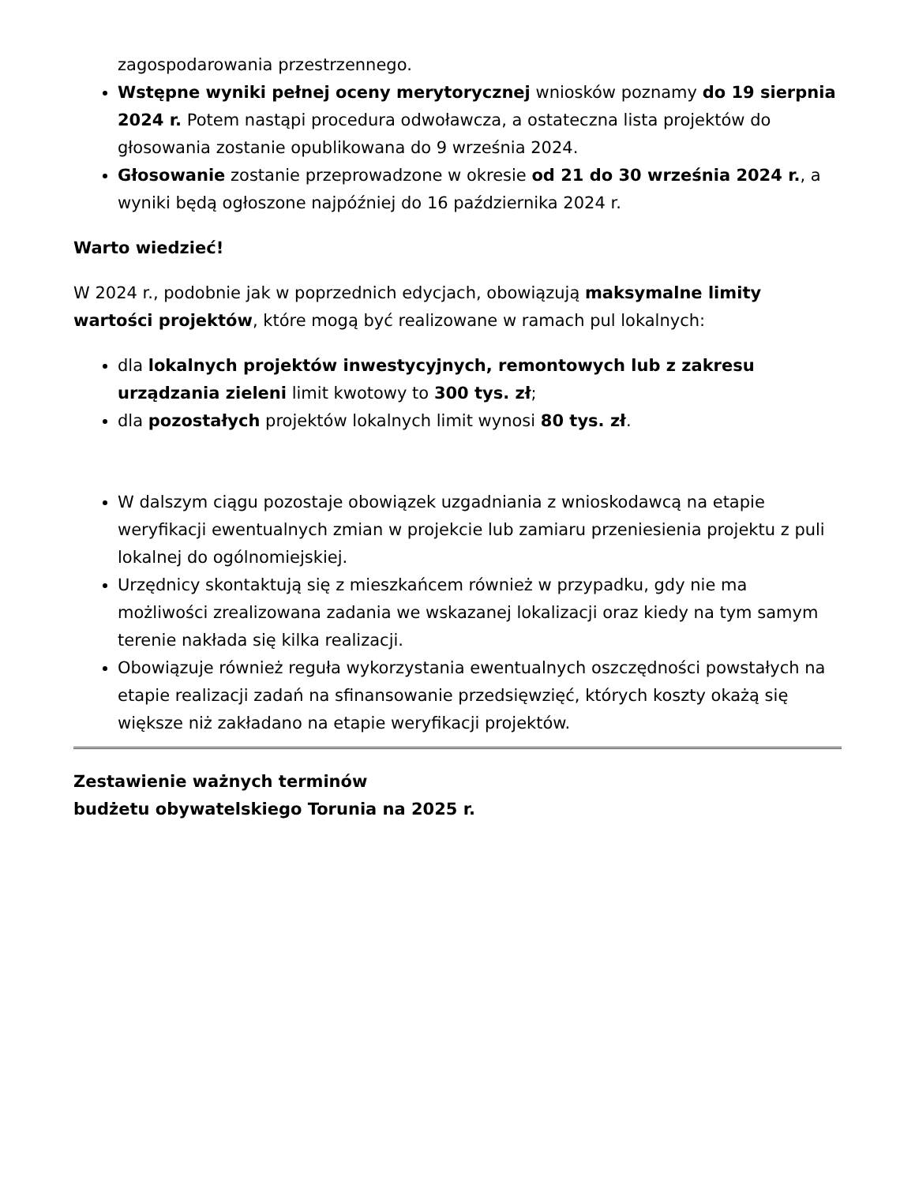zagospodarowania przestrzennego.
Wstępne wyniki pełnej oceny merytorycznej wniosków poznamy do 19 sierpnia 2024 r. Potem nastąpi procedura odwoławcza, a ostateczna lista projektów do głosowania zostanie opublikowana do 9 września 2024.
Głosowanie zostanie przeprowadzone w okresie od 21 do 30 września 2024 r., a wyniki będą ogłoszone najpóźniej do 16 października 2024 r.
Warto wiedzieć!
W 2024 r., podobnie jak w poprzednich edycjach, obowiązują maksymalne limity wartości projektów, które mogą być realizowane w ramach pul lokalnych:
dla lokalnych projektów inwestycyjnych, remontowych lub z zakresu urządzania zieleni limit kwotowy to 300 tys. zł;
dla pozostałych projektów lokalnych limit wynosi 80 tys. zł.
W dalszym ciągu pozostaje obowiązek uzgadniania z wnioskodawcą na etapie weryfikacji ewentualnych zmian w projekcie lub zamiaru przeniesienia projektu z puli lokalnej do ogólnomiejskiej.
Urzędnicy skontaktują się z mieszkańcem również w przypadku, gdy nie ma możliwości zrealizowana zadania we wskazanej lokalizacji oraz kiedy na tym samym terenie nakłada się kilka realizacji.
Obowiązuje również reguła wykorzystania ewentualnych oszczędności powstałych na etapie realizacji zadań na sfinansowanie przedsięwzięć, których koszty okażą się większe niż zakładano na etapie weryfikacji projektów.
Zestawienie ważnych terminów
budżetu obywatelskiego Torunia na 2025 r.